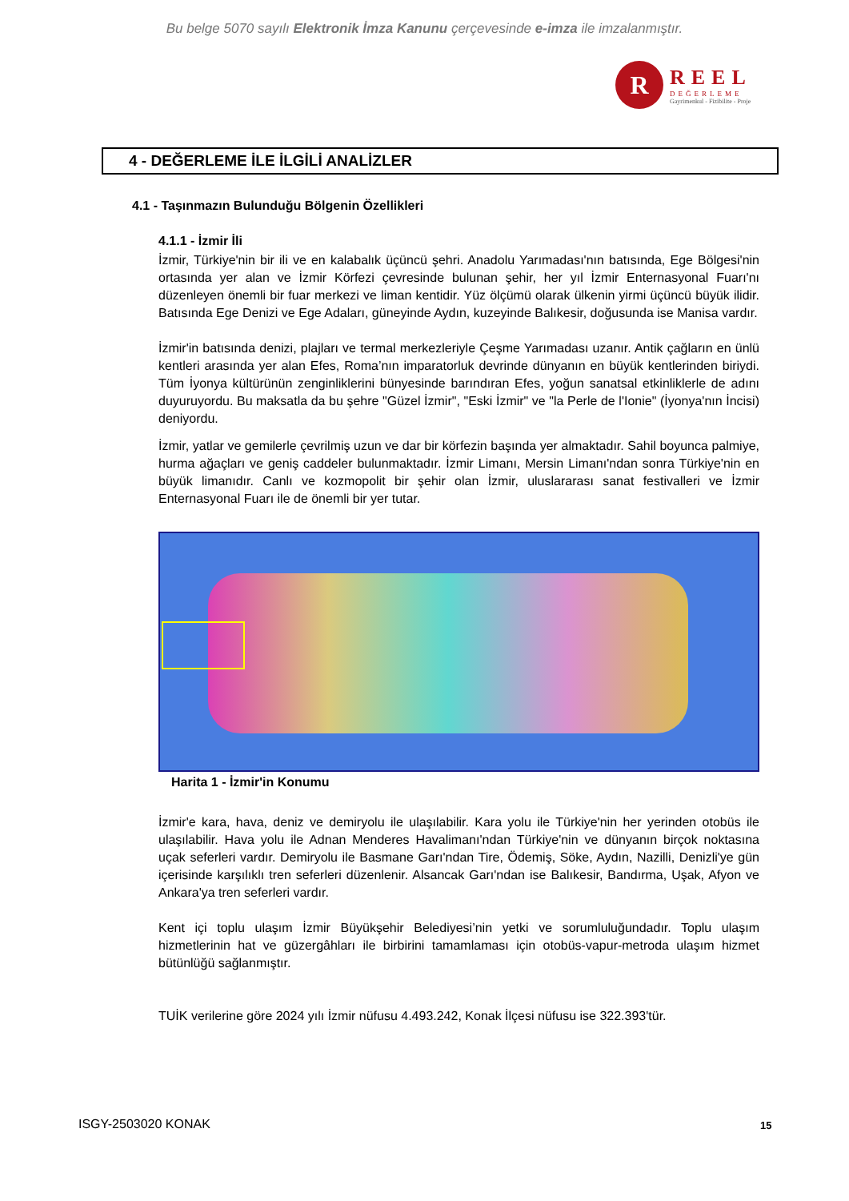Bu belge 5070 sayılı Elektronik İmza Kanunu çerçevesinde e-imza ile imzalanmıştır.
R
REEL
DEĞERLEME
Gayrimenkul - Fizibilite - Proje
4 - DEĞERLEME İLE İLGİLİ ANALİZLER
4.1 - Taşınmazın Bulunduğu Bölgenin Özellikleri
4.1.1 - İzmir İli
İzmir, Türkiye'nin bir ili ve en kalabalık üçüncü şehri. Anadolu Yarımadası'nın batısında, Ege Bölgesi'nin ortasında yer alan ve İzmir Körfezi çevresinde bulunan şehir, her yıl İzmir Enternasyonal Fuarı'nı düzenleyen önemli bir fuar merkezi ve liman kentidir. Yüz ölçümü olarak ülkenin yirmi üçüncü büyük ilidir. Batısında Ege Denizi ve Ege Adaları, güneyinde Aydın, kuzeyinde Balıkesir, doğusunda ise Manisa vardır.
İzmir'in batısında denizi, plajları ve termal merkezleriyle Çeşme Yarımadası uzanır. Antik çağların en ünlü kentleri arasında yer alan Efes, Roma’nın imparatorluk devrinde dünyanın en büyük kentlerinden biriydi. Tüm İyonya kültürünün zenginliklerini bünyesinde barındıran Efes, yoğun sanatsal etkinliklerle de adını duyuruyordu. Bu maksatla da bu şehre "Güzel İzmir", "Eski İzmir" ve "la Perle de l'Ionie" (İyonya'nın İncisi) deniyordu.
İzmir, yatlar ve gemilerle çevrilmiş uzun ve dar bir körfezin başında yer almaktadır. Sahil boyunca palmiye, hurma ağaçları ve geniş caddeler bulunmaktadır. İzmir Limanı, Mersin Limanı'ndan sonra Türkiye'nin en büyük limanıdır. Canlı ve kozmopolit bir şehir olan İzmir, uluslararası sanat festivalleri ve İzmir Enternasyonal Fuarı ile de önemli bir yer tutar.
Harita 1 - İzmir'in Konumu
İzmir'e kara, hava, deniz ve demiryolu ile ulaşılabilir. Kara yolu ile Türkiye'nin her yerinden otobüs ile ulaşılabilir. Hava yolu ile Adnan Menderes Havalimanı'ndan Türkiye'nin ve dünyanın birçok noktasına uçak seferleri vardır. Demiryolu ile Basmane Garı'ndan Tire, Ödemiş, Söke, Aydın, Nazilli, Denizli'ye gün içerisinde karşılıklı tren seferleri düzenlenir. Alsancak Garı'ndan ise Balıkesir, Bandırma, Uşak, Afyon ve Ankara'ya tren seferleri vardır.
Kent içi toplu ulaşım İzmir Büyükşehir Belediyesi’nin yetki ve sorumluluğundadır. Toplu ulaşım hizmetlerinin hat ve güzergâhları ile birbirini tamamlaması için otobüs-vapur-metroda ulaşım hizmet bütünlüğü sağlanmıştır.
TUİK verilerine göre 2024 yılı İzmir nüfusu 4.493.242, Konak İlçesi nüfusu ise 322.393'tür.
ISGY-2503020 KONAK 15